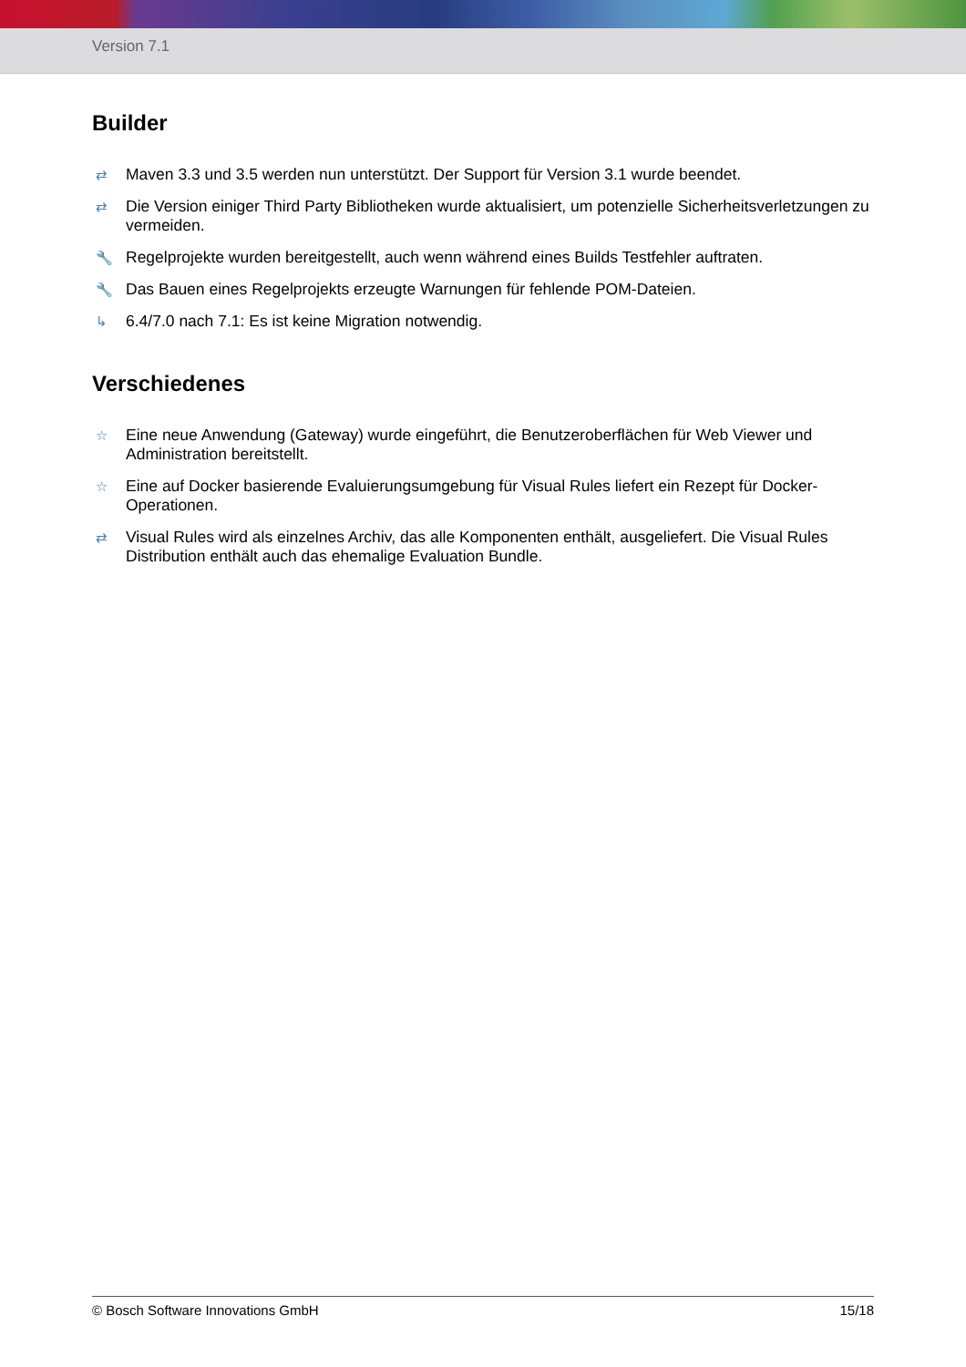Version 7.1
Builder
⇄ Maven 3.3 und 3.5 werden nun unterstützt. Der Support für Version 3.1 wurde beendet.
⇄ Die Version einiger Third Party Bibliotheken wurde aktualisiert, um potenzielle Sicherheitsverletzungen zu vermeiden.
🔧 Regelprojekte wurden bereitgestellt, auch wenn während eines Builds Testfehler auftraten.
🔧 Das Bauen eines Regelprojekts erzeugte Warnungen für fehlende POM-Dateien.
↳ 6.4/7.0 nach 7.1: Es ist keine Migration notwendig.
Verschiedenes
☆ Eine neue Anwendung (Gateway) wurde eingeführt, die Benutzeroberflächen für Web Viewer und Administration bereitstellt.
☆ Eine auf Docker basierende Evaluierungsumgebung für Visual Rules liefert ein Rezept für Docker-Operationen.
⇄ Visual Rules wird als einzelnes Archiv, das alle Komponenten enthält, ausgeliefert. Die Visual Rules Distribution enthält auch das ehemalige Evaluation Bundle.
© Bosch Software Innovations GmbH 15/18